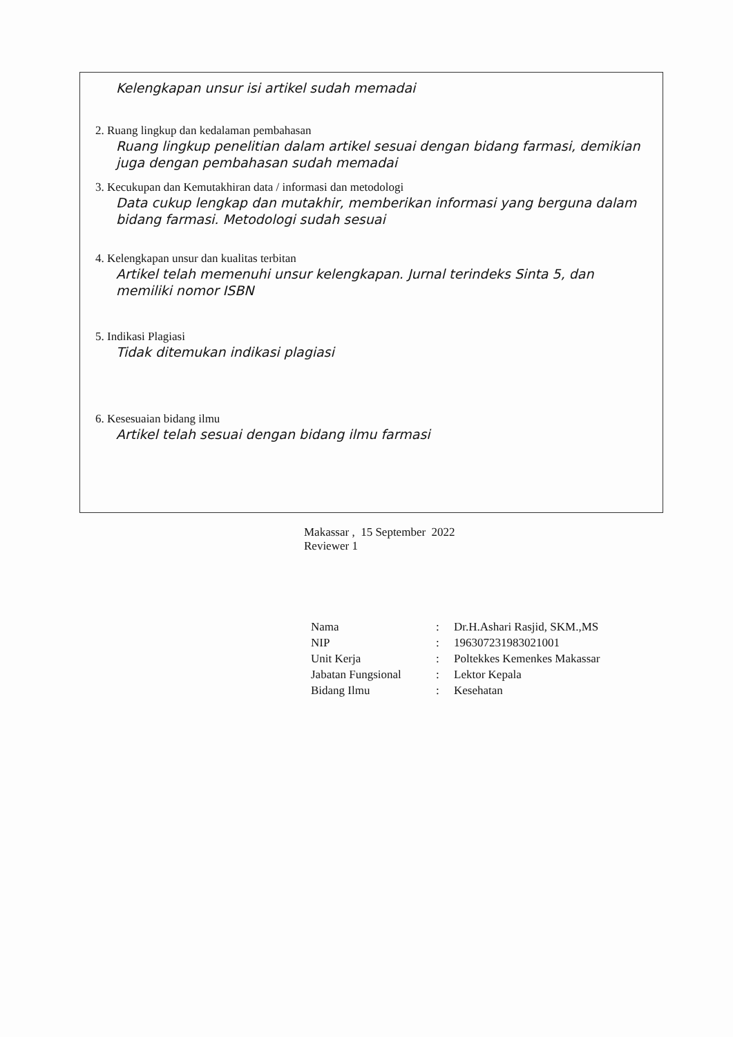Kelengkapan unsur isi artikel sudah memadai
2. Ruang lingkup dan kedalaman pembahasan
Ruang lingkup penelitian dalam artikel sesuai dengan bidang farmasi, demikian juga dengan pembahasan sudah memadai
3. Kecukupan dan Kemutakhiran data / informasi dan metodologi
Data cukup lengkap dan mutakhir, memberikan informasi yang berguna dalam bidang farmasi. Metodologi sudah sesuai
4. Kelengkapan unsur dan kualitas terbitan
Artikel telah memenuhi unsur kelengkapan. Jurnal terindeks Sinta 5, dan memiliki nomor ISBN
5. Indikasi Plagiasi
Tidak ditemukan indikasi plagiasi
6. Kesesuaian bidang ilmu
Artikel telah sesuai dengan bidang ilmu farmasi
Makassar , 15 September 2022
Reviewer 1
| Nama | : | Dr.H.Ashari Rasjid, SKM.,MS |
| NIP | : | 196307231983021001 |
| Unit Kerja | : | Poltekkes Kemenkes Makassar |
| Jabatan Fungsional | : | Lektor Kepala |
| Bidang Ilmu | : | Kesehatan |